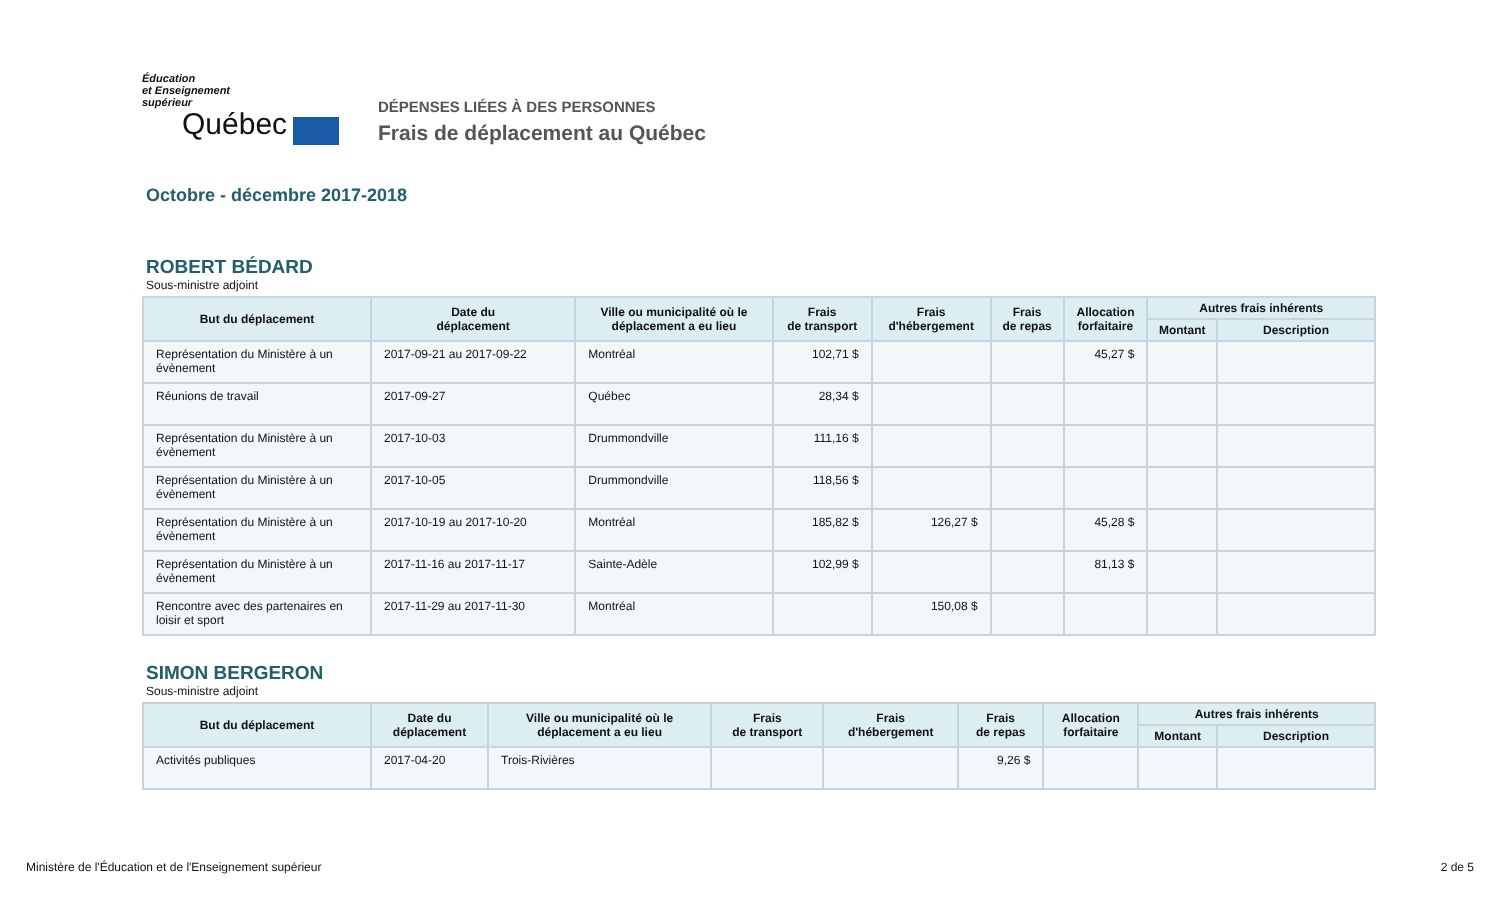Éducation
et Enseignement
supérieur
Québec
DÉPENSES LIÉES À DES PERSONNES
Frais de déplacement au Québec
Octobre - décembre 2017-2018
ROBERT BÉDARD
Sous-ministre adjoint
| But du déplacement | Date du déplacement | Ville ou municipalité où le déplacement a eu lieu | Frais de transport | Frais d'hébergement | Frais de repas | Allocation forfaitaire | Autres frais inhérents | |
| --- | --- | --- | --- | --- | --- | --- | --- | --- |
| | | | | | | | Montant | Description |
| Représentation du Ministère à un évènement | 2017-09-21 au 2017-09-22 | Montréal | 102,71 $ | | | 45,27 $ | | |
| Réunions de travail | 2017-09-27 | Québec | 28,34 $ | | | | | |
| Représentation du Ministère à un évènement | 2017-10-03 | Drummondville | 111,16 $ | | | | | |
| Représentation du Ministère à un évènement | 2017-10-05 | Drummondville | 118,56 $ | | | | | |
| Représentation du Ministère à un évènement | 2017-10-19 au 2017-10-20 | Montréal | 185,82 $ | 126,27 $ | | 45,28 $ | | |
| Représentation du Ministère à un évènement | 2017-11-16 au 2017-11-17 | Sainte-Adèle | 102,99 $ | | | 81,13 $ | | |
| Rencontre avec des partenaires en loisir et sport | 2017-11-29 au 2017-11-30 | Montréal | | 150,08 $ | | | | |
SIMON BERGERON
Sous-ministre adjoint
| But du déplacement | Date du déplacement | Ville ou municipalité où le déplacement a eu lieu | Frais de transport | Frais d'hébergement | Frais de repas | Allocation forfaitaire | Autres frais inhérents | |
| --- | --- | --- | --- | --- | --- | --- | --- | --- |
| | | | | | | | Montant | Description |
| Activités publiques | 2017-04-20 | Trois-Rivières | | | 9,26 $ | | | |
Ministère de l'Éducation et de l'Enseignement supérieur 2 de 5